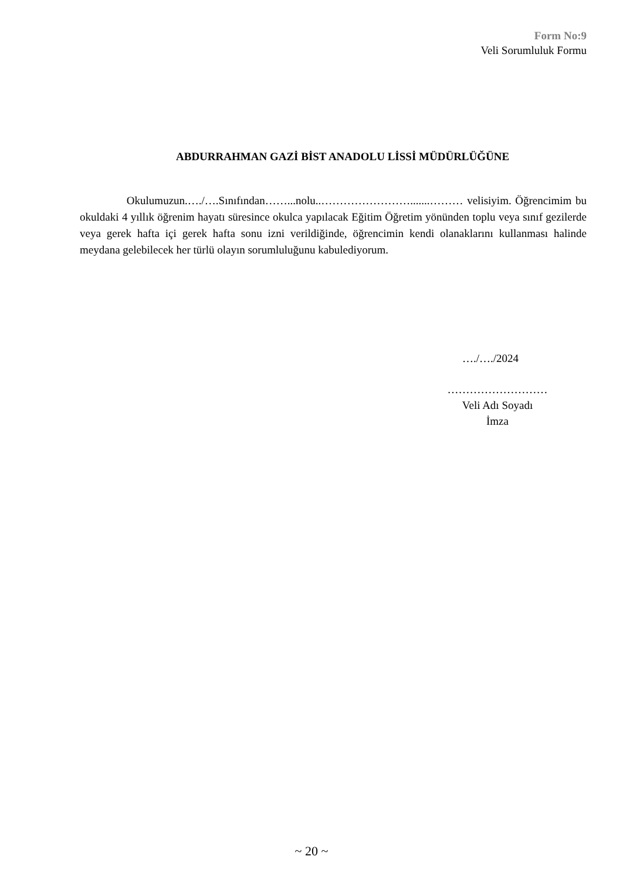Form No:9
Veli Sorumluluk Formu
ABDURRAHMAN GAZİ BİST ANADOLU LİSSİ MÜDÜRLÜĞÜNE
Okulumuzun.…./….Sınıfından……...nolu..…………………….......……… velisiyim. Öğrencimim bu okuldaki 4 yıllık öğrenim hayatı süresince okulca yapılacak Eğitim Öğretim yönünden toplu veya sınıf gezilerde veya gerek hafta içi gerek hafta sonu izni verildiğinde, öğrencimin kendi olanaklarını kullanması halinde meydana gelebilecek her türlü olayın sorumluluğunu kabulediyorum.
…./…./2024
………………………
Veli Adı Soyadı
İmza
~ 20 ~